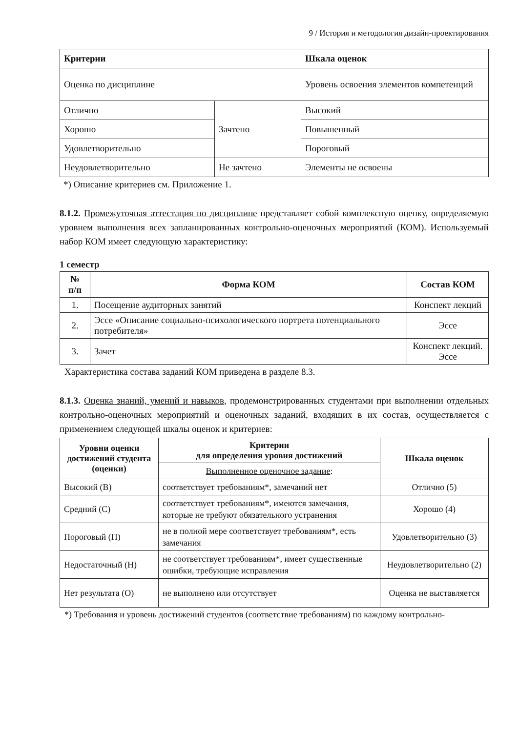9 / История и методология дизайн-проектирования
| Критерии | | Шкала оценок |
| --- | --- | --- |
| Оценка по дисциплине | | Уровень освоения элементов компетенций |
| Отлично | Зачтено | Высокий |
| Хорошо | | Повышенный |
| Удовлетворительно | | Пороговый |
| Неудовлетворительно | Не зачтено | Элементы не освоены |
*) Описание критериев см. Приложение 1.
8.1.2. Промежуточная аттестация по дисциплине представляет собой комплексную оценку, определяемую уровнем выполнения всех запланированных контрольно-оценочных мероприятий (КОМ). Используемый набор КОМ имеет следующую характеристику:
1 семестр
| № п/п | Форма КОМ | Состав КОМ |
| --- | --- | --- |
| 1. | Посещение аудиторных занятий | Конспект лекций |
| 2. | Эссе «Описание социально-психологического портрета потенциального потребителя» | Эссе |
| 3. | Зачет | Конспект лекций. Эссе |
Характеристика состава заданий КОМ приведена в разделе 8.3.
8.1.3. Оценка знаний, умений и навыков, продемонстрированных студентами при выполнении отдельных контрольно-оценочных мероприятий и оценочных заданий, входящих в их состав, осуществляется с применением следующей шкалы оценок и критериев:
| Уровни оценки достижений студента (оценки) | Критерии для определения уровня достижений | Шкала оценок |
| --- | --- | --- |
| | Выполненное оценочное задание : | |
| Высокий (В) | соответствует требованиям*, замечаний нет | Отлично (5) |
| Средний (С) | соответствует требованиям*, имеются замечания, которые не требуют обязательного устранения | Хорошо (4) |
| Пороговый (П) | не в полной мере соответствует требованиям*, есть замечания | Удовлетворительно (3) |
| Недостаточный (Н) | не соответствует требованиям*, имеет существенные ошибки, требующие исправления | Неудовлетворительно (2) |
| Нет результата (О) | не выполнено или отсутствует | Оценка не выставляется |
*) Требования и уровень достижений студентов (соответствие требованиям) по каждому контрольно-